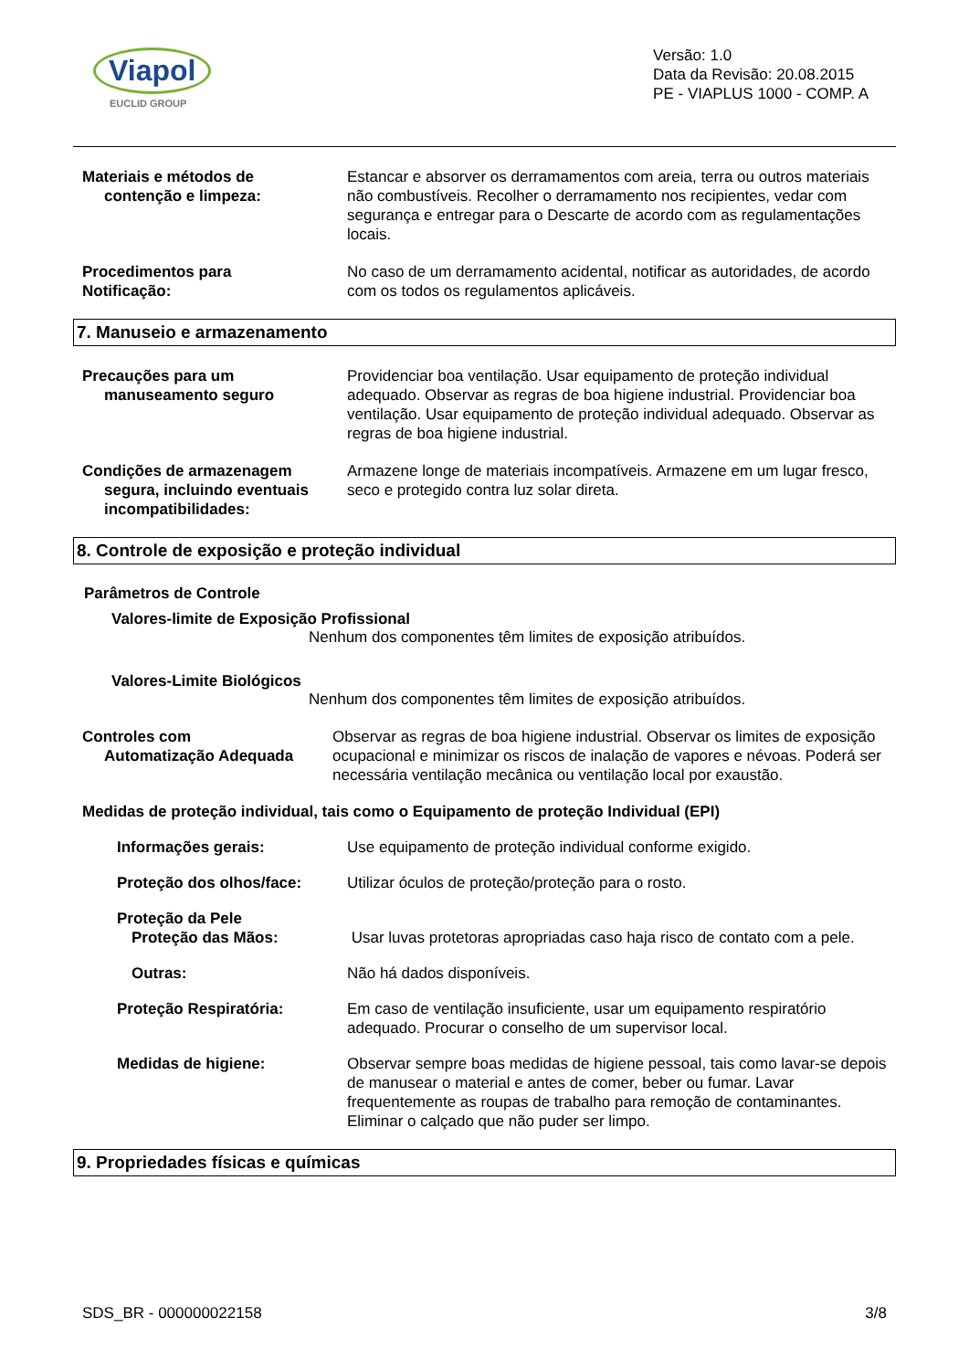Viapol
EUCLID GROUP
Versão: 1.0
Data da Revisão: 20.08.2015
PE - VIAPLUS 1000 - COMP. A
Materiais e métodos de
contenção e limpeza:
Estancar e absorver os derramamentos com areia, terra ou outros materiais não combustíveis. Recolher o derramamento nos recipientes, vedar com segurança e entregar para o Descarte de acordo com as regulamentações locais.
Procedimentos para
Notificação:
No caso de um derramamento acidental, notificar as autoridades, de acordo com os todos os regulamentos aplicáveis.
7. Manuseio e armazenamento
Precauções para um
manuseamento seguro
Providenciar boa ventilação. Usar equipamento de proteção individual adequado. Observar as regras de boa higiene industrial. Providenciar boa ventilação. Usar equipamento de proteção individual adequado. Observar as regras de boa higiene industrial.
Condições de armazenagem
segura, incluindo eventuais
incompatibilidades:
Armazene longe de materiais incompatíveis. Armazene em um lugar fresco, seco e protegido contra luz solar direta.
8. Controle de exposição e proteção individual
Parâmetros de Controle
Valores-limite de Exposição Profissional
Nenhum dos componentes têm limites de exposição atribuídos.
Valores-Limite Biológicos
Nenhum dos componentes têm limites de exposição atribuídos.
Controles com
Automatização Adequada
Observar as regras de boa higiene industrial. Observar os limites de exposição ocupacional e minimizar os riscos de inalação de vapores e névoas. Poderá ser necessária ventilação mecânica ou ventilação local por exaustão.
Medidas de proteção individual, tais como o Equipamento de proteção Individual (EPI)
Informações gerais: Use equipamento de proteção individual conforme exigido.
Proteção dos olhos/face: Utilizar óculos de proteção/proteção para o rosto.
Proteção da Pele
Proteção das Mãos:
Usar luvas protetoras apropriadas caso haja risco de contato com a pele.
Outras: Não há dados disponíveis.
Proteção Respiratória: Em caso de ventilação insuficiente, usar um equipamento respiratório adequado. Procurar o conselho de um supervisor local.
Medidas de higiene: Observar sempre boas medidas de higiene pessoal, tais como lavar-se depois de manusear o material e antes de comer, beber ou fumar. Lavar frequentemente as roupas de trabalho para remoção de contaminantes. Eliminar o calçado que não puder ser limpo.
9. Propriedades físicas e químicas
SDS_BR - 000000022158 3/8